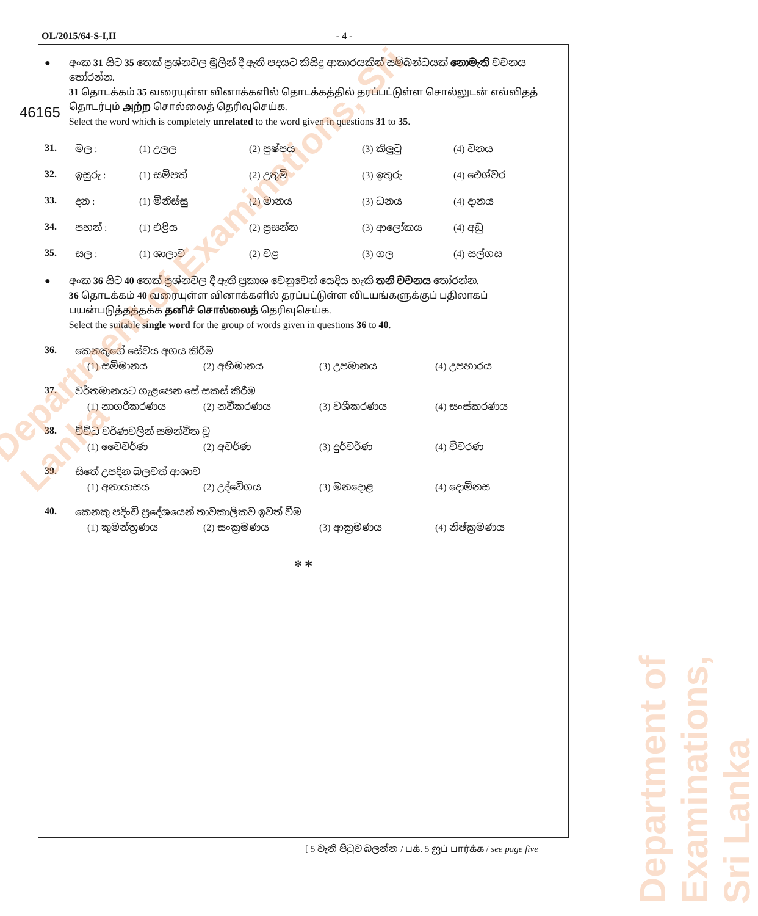OL/2015/64-S-I,II - 4 -
46165
● අංක 31 සිට 35 තෙක් ප්‍රශ්නවල මුලින් දී ඇති පදයට කිසිදු ආකාරයකින් සම්බන්ධයක් නොමැති වචනය තෝරන්න.
31 தொடக்கம் 35 வரையுள்ள வினாக்களில் தொடக்கத்தில் தரப்பட்டுள்ள சொல்லுடன் எவ்விதத் தொடர்பும் அற்ற சொல்லைத் தெரிவுசெய்க.
Select the word which is completely unrelated to the word given in questions 31 to 35.
31. මල : (1) උලල (2) පුෂ්පය (3) කිලුටු (4) වනය
32. ඉසුරු : (1) සම්පත් (2) උතුම් (3) ඉතුරු (4) ඓශ්වර
33. දන : (1) මිනිස්සු (2) මානය (3) ධනය (4) දානය
34. පහන් : (1) එළිය (2) ප්‍රසන්න (3) ආලෝකය (4) අඩු
35. සල : (1) ශාලාව (2) වළ (3) ගල (4) සල්ගස
● අංක 36 සිට 40 තෙක් ප්‍රශ්නවල දී ඇති ප්‍රකාශ වෙනුවෙන් යෙදිය හැකි තනි වචනය තෝරන්න.
36 தொடக்கம் 40 வரையுள்ள வினாக்களில் தரப்பட்டுள்ள விடயங்களுக்குப் பதிலாகப் பயன்படுத்தத்தக்க தனிச் சொல்லைத் தெரிவுசெய்க.
Select the suitable single word for the group of words given in questions 36 to 40.
36. කෙනකුගේ සේවය අගය කිරීම
(1) සම්මානය (2) අභිමානය (3) උපමානය (4) උපහාරය
37. වර්තමානයට ගැළපෙන සේ සකස් කිරීම
(1) නාගරීකරණය (2) නවීකරණය (3) වශීකරණය (4) සංස්කරණය
38. විවිධ වර්ණවලින් සමන්විත වූ
(1) වෛවර්ණ (2) අවර්ණ (3) දුර්වර්ණ (4) විවරණ
39. සිතේ උපදින බලවත් ආශාව
(1) අනායාසය (2) උද්වේගය (3) මනදොළ (4) දොම්නස
40. කෙනකු පදිංචි ප්‍රදේශයෙන් තාවකාලිකව ඉවත් වීම
(1) කුමන්ත්‍රණය (2) සංක්‍රමණය (3) ආක්‍රමණය (4) නිෂ්ක්‍රමණය
✻ ✻
[ 5 වැනි පිටුව බලන්න / பக். 5 ஐப் பார்க்க / see page five
Department of Examinations, Sri Lanka
Department of Examinations, Sri Lanka